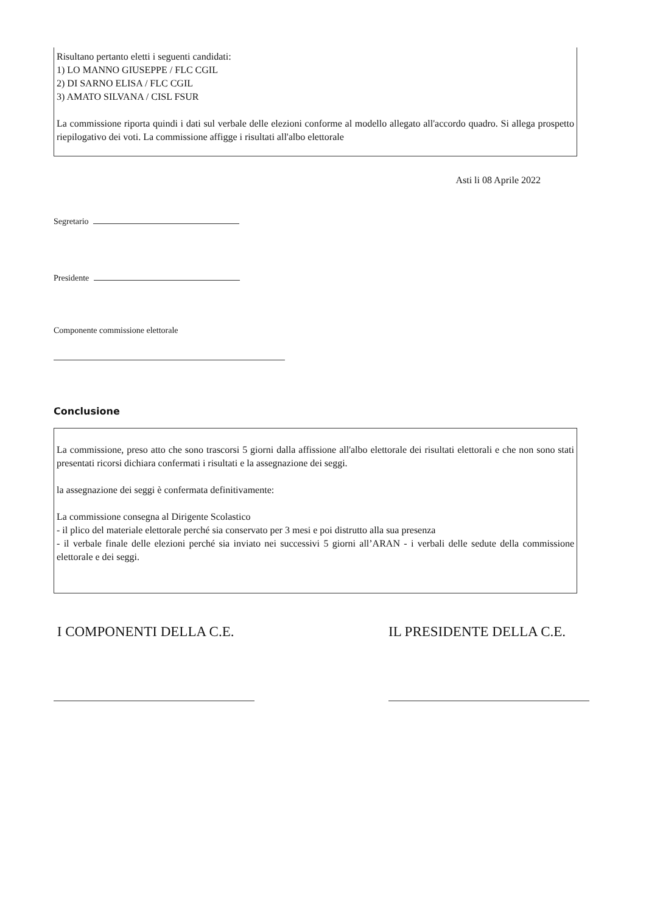Risultano pertanto eletti i seguenti candidati:
1) LO MANNO GIUSEPPE / FLC CGIL
2) DI SARNO ELISA / FLC CGIL
3) AMATO SILVANA / CISL FSUR
La commissione riporta quindi i dati sul verbale delle elezioni conforme al modello allegato all'accordo quadro. Si allega prospetto riepilogativo dei voti. La commissione affigge i risultati all'albo elettorale
Asti li 08 Aprile 2022
Segretario
Presidente
Componente commissione elettorale
Conclusione
La commissione, preso atto che sono trascorsi 5 giorni dalla affissione all'albo elettorale dei risultati elettorali e che non sono stati presentati ricorsi dichiara confermati i risultati e la assegnazione dei seggi.
la assegnazione dei seggi è confermata definitivamente:
La commissione consegna al Dirigente Scolastico
- il plico del materiale elettorale perché sia conservato per 3 mesi e poi distrutto alla sua presenza
- il verbale finale delle elezioni perché sia inviato nei successivi 5 giorni all’ARAN - i verbali delle sedute della commissione elettorale e dei seggi.
I COMPONENTI DELLA C.E. IL PRESIDENTE DELLA C.E.